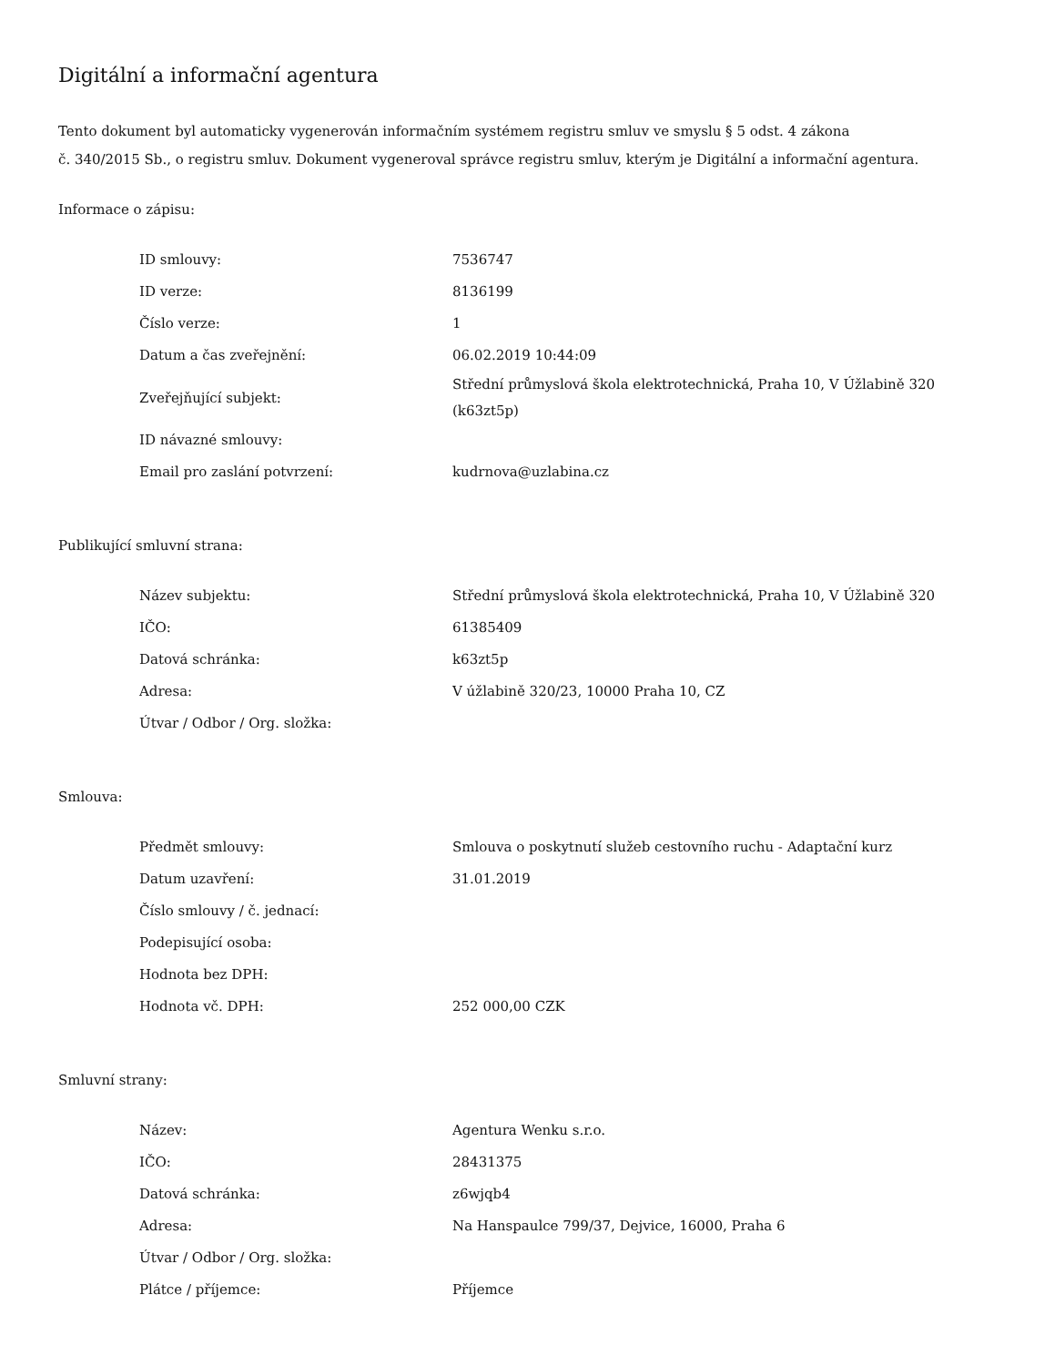Digitální a informační agentura
Tento dokument byl automaticky vygenerován informačním systémem registru smluv ve smyslu § 5 odst. 4 zákona
č. 340/2015 Sb., o registru smluv. Dokument vygeneroval správce registru smluv, kterým je Digitální a informační agentura.
Informace o zápisu:
| ID smlouvy: | 7536747 |
| ID verze: | 8136199 |
| Číslo verze: | 1 |
| Datum a čas zveřejnění: | 06.02.2019 10:44:09 |
| Zveřejňující subjekt: | Střední průmyslová škola elektrotechnická, Praha 10, V Úžlabině 320 (k63zt5p) |
| ID návazné smlouvy: | |
| Email pro zaslání potvrzení: | kudrnova@uzlabina.cz |
Publikující smluvní strana:
| Název subjektu: | Střední průmyslová škola elektrotechnická, Praha 10, V Úžlabině 320 |
| IČO: | 61385409 |
| Datová schránka: | k63zt5p |
| Adresa: | V úžlabině 320/23, 10000 Praha 10, CZ |
| Útvar / Odbor / Org. složka: | |
Smlouva:
| Předmět smlouvy: | Smlouva o poskytnutí služeb cestovního ruchu - Adaptační kurz |
| Datum uzavření: | 31.01.2019 |
| Číslo smlouvy / č. jednací: | |
| Podepisující osoba: | |
| Hodnota bez DPH: | |
| Hodnota vč. DPH: | 252 000,00 CZK |
Smluvní strany:
| Název: | Agentura Wenku s.r.o. |
| IČO: | 28431375 |
| Datová schránka: | z6wjqb4 |
| Adresa: | Na Hanspaulce 799/37, Dejvice, 16000, Praha 6 |
| Útvar / Odbor / Org. složka: | |
| Plátce / příjemce: | Příjemce |